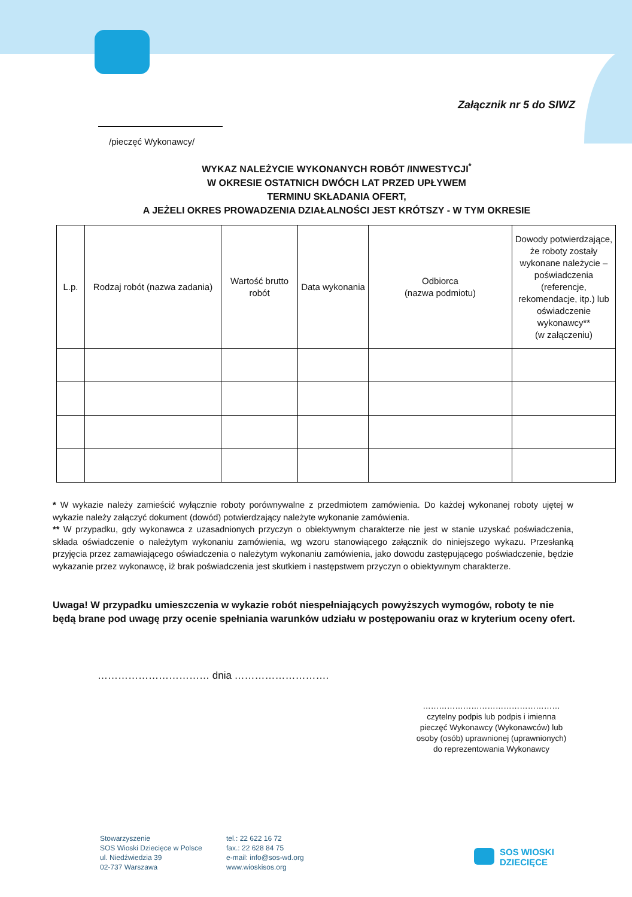Załącznik nr 5 do SIWZ
/pieczęć Wykonawcy/
WYKAZ NALEŻYCIE WYKONANYCH ROBÓT /INWESTYCJI<sup>*</sup>
W OKRESIE OSTATNICH DWÓCH LAT PRZED UPŁYWEM
TERMINU SKŁADANIA OFERT,
A JEŻELI OKRES PROWADZENIA DZIAŁALNOŚCI JEST KRÓTSZY - W TYM OKRESIE
| L.p. | Rodzaj robót (nazwa zadania) | Wartość brutto robót | Data wykonania | Odbiorca (nazwa podmiotu) | Dowody potwierdzające, że roboty zostały wykonane należycie – poświadczenia (referencje, rekomendacje, itp.) lub oświadczenie wykonawcy** (w załączeniu) |
| --- | --- | --- | --- | --- | --- |
* W wykazie należy zamieścić wyłącznie roboty porównywalne z przedmiotem zamówienia. Do każdej wykonanej roboty ujętej w wykazie należy załączyć dokument (dowód) potwierdzający należyte wykonanie zamówienia.
** W przypadku, gdy wykonawca z uzasadnionych przyczyn o obiektywnym charakterze nie jest w stanie uzyskać poświadczenia, składa oświadczenie o należytym wykonaniu zamówienia, wg wzoru stanowiącego załącznik do niniejszego wykazu. Przesłanką przyjęcia przez zamawiającego oświadczenia o należytym wykonaniu zamówienia, jako dowodu zastępującego poświadczenie, będzie wykazanie przez wykonawcę, iż brak poświadczenia jest skutkiem i następstwem przyczyn o obiektywnym charakterze.
Uwaga! W przypadku umieszczenia w wykazie robót niespełniających powyższych wymogów, roboty te nie będą brane pod uwagę przy ocenie spełniania warunków udziału w postępowaniu oraz w kryterium oceny ofert.
…………………………… dnia ……………………….
……………………………………………
czytelny podpis lub podpis i imienna pieczęć Wykonawcy (Wykonawców) lub osoby (osób) uprawnionej (uprawnionych) do reprezentowania Wykonawcy
Stowarzyszenie
SOS Wioski Dziecięce w Polsce
ul. Niedźwiedzia 39
02-737 Warszawa
tel.: 22 622 16 72
fax.: 22 628 84 75
e-mail: info@sos-wd.org
www.wioskisos.org
SOS WIOSKI
DZIECIĘCE